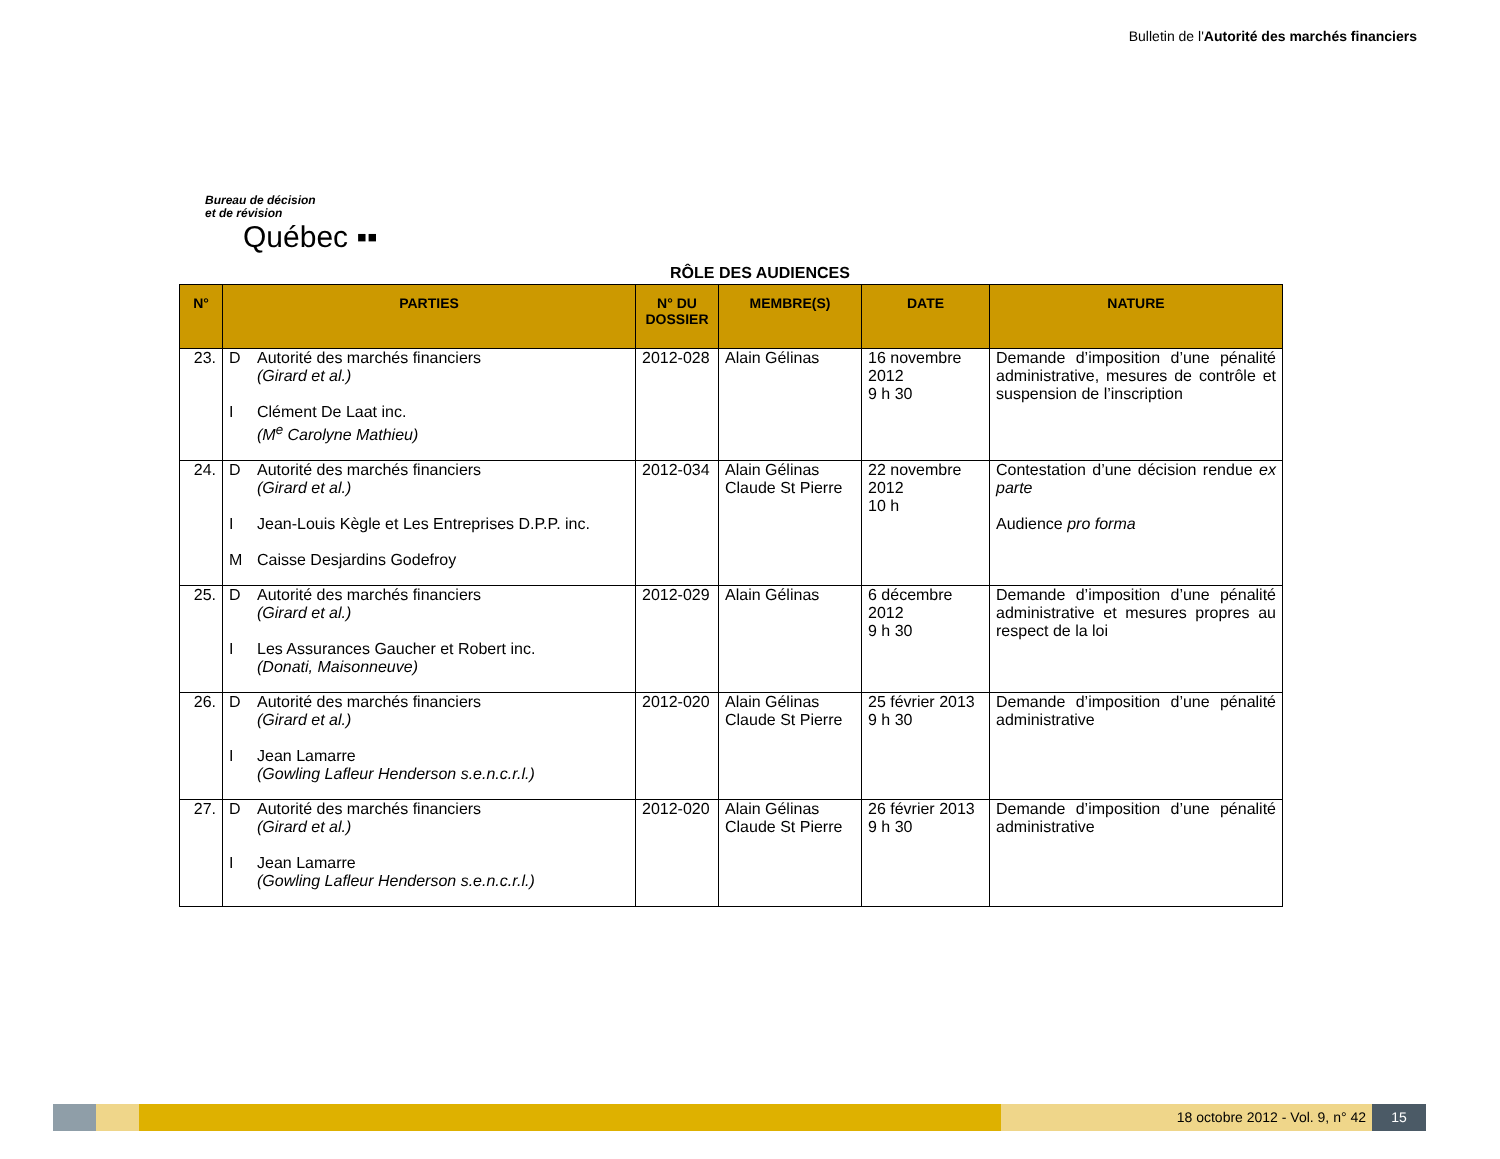Bulletin de l'Autorité des marchés financiers
Bureau de décision
et de révision
Québec ▪▪
RÔLE DES AUDIENCES
| N° | PARTIES | N° DU DOSSIER | MEMBRE(S) | DATE | NATURE |
| --- | --- | --- | --- | --- | --- |
| 23. | D Autorité des marchés financiers (Girard et al.) I Clément De Laat inc. (M<sup>e</sup> Carolyne Mathieu) | 2012-028 | Alain Gélinas | 16 novembre 2012 9 h 30 | Demande d’imposition d’une pénalité administrative, mesures de contrôle et suspension de l’inscription |
| 24. | D Autorité des marchés financiers (Girard et al.) I Jean-Louis Kègle et Les Entreprises D.P.P. inc. M Caisse Desjardins Godefroy | 2012-034 | Alain Gélinas Claude St Pierre | 22 novembre 2012 10 h | Contestation d’une décision rendue ex parte Audience pro forma |
| 25. | D Autorité des marchés financiers (Girard et al.) I Les Assurances Gaucher et Robert inc. (Donati, Maisonneuve) | 2012-029 | Alain Gélinas | 6 décembre 2012 9 h 30 | Demande d’imposition d’une pénalité administrative et mesures propres au respect de la loi |
| 26. | D Autorité des marchés financiers (Girard et al.) I Jean Lamarre (Gowling Lafleur Henderson s.e.n.c.r.l.) | 2012-020 | Alain Gélinas Claude St Pierre | 25 février 2013 9 h 30 | Demande d’imposition d’une pénalité administrative |
| 27. | D Autorité des marchés financiers (Girard et al.) I Jean Lamarre (Gowling Lafleur Henderson s.e.n.c.r.l.) | 2012-020 | Alain Gélinas Claude St Pierre | 26 février 2013 9 h 30 | Demande d’imposition d’une pénalité administrative |
18 octobre 2012 - Vol. 9, n° 42
15